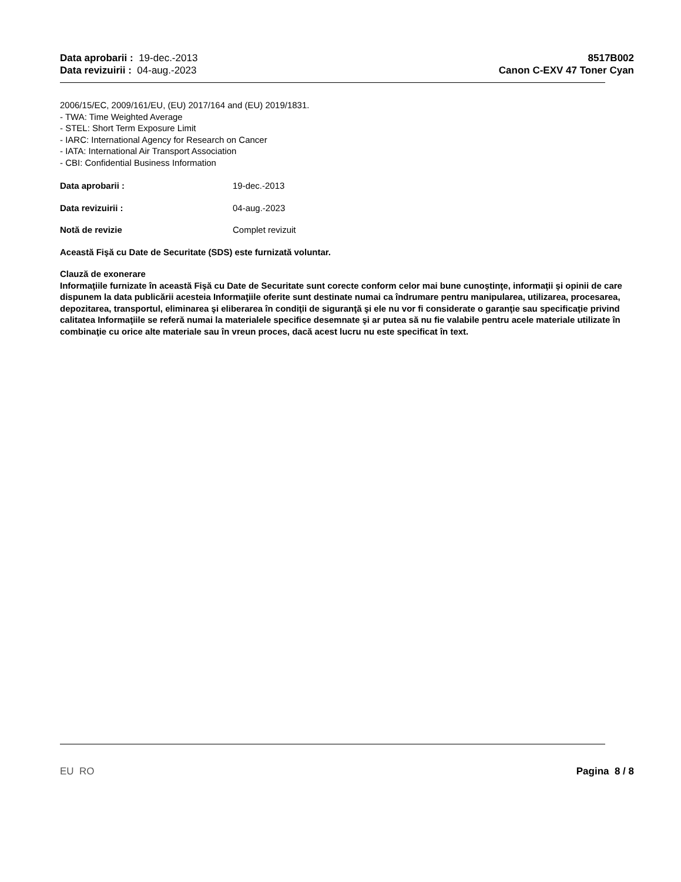Data aprobarii : 19-dec.-2013
Data revizuirii : 04-aug.-2023
8517B002
Canon C-EXV 47 Toner Cyan
2006/15/EC, 2009/161/EU, (EU) 2017/164 and (EU) 2019/1831.
- TWA: Time Weighted Average
- STEL: Short Term Exposure Limit
- IARC: International Agency for Research on Cancer
- IATA: International Air Transport Association
- CBI: Confidential Business Information
Data aprobarii : 19-dec.-2013
Data revizuirii : 04-aug.-2023
Notă de revizie Complet revizuit
Această Fişă cu Date de Securitate (SDS) este furnizată voluntar.
Clauză de exonerare
Informaţiile furnizate în această Fişă cu Date de Securitate sunt corecte conform celor mai bune cunoştinţe, informaţii şi opinii de care dispunem la data publicării acesteia Informaţiile oferite sunt destinate numai ca îndrumare pentru manipularea, utilizarea, procesarea, depozitarea, transportul, eliminarea şi eliberarea în condiţii de siguranţă şi ele nu vor fi considerate o garanţie sau specificaţie privind calitatea Informaţiile se referă numai la materialele specifice desemnate şi ar putea să nu fie valabile pentru acele materiale utilizate în combinaţie cu orice alte materiale sau în vreun proces, dacă acest lucru nu este specificat în text.
EU RO Pagina 8 / 8